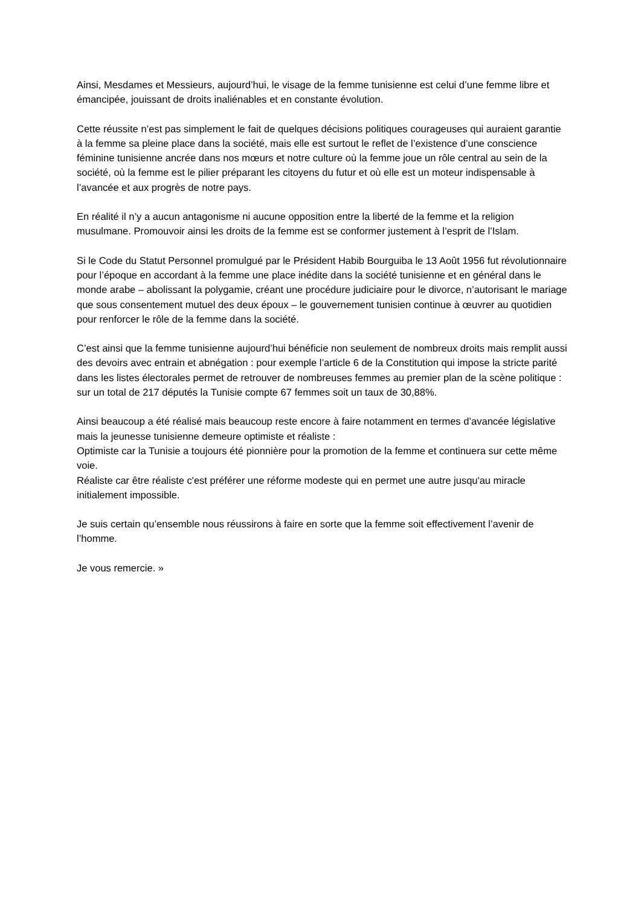Ainsi, Mesdames et Messieurs, aujourd’hui, le visage de la femme tunisienne est celui d’une femme libre et émancipée, jouissant de droits inaliénables et en constante évolution.
Cette réussite n’est pas simplement le fait de quelques décisions politiques courageuses qui auraient garantie à la femme sa pleine place dans la société, mais elle est surtout le reflet de l’existence d’une conscience féminine tunisienne ancrée dans nos mœurs et notre culture où la femme joue un rôle central au sein de la société, où la femme est le pilier préparant les citoyens du futur et où elle est un moteur indispensable à l’avancée et aux progrès de notre pays.
En réalité il n’y a aucun antagonisme ni aucune opposition entre la liberté de la femme et la religion musulmane. Promouvoir ainsi les droits de la femme est se conformer justement à l’esprit de l’Islam.
Si le Code du Statut Personnel promulgué par le Président Habib Bourguiba le 13 Août 1956 fut révolutionnaire pour l’époque en accordant à la femme une place inédite dans la société tunisienne et en général dans le monde arabe – abolissant la polygamie, créant une procédure judiciaire pour le divorce, n’autorisant le mariage que sous consentement mutuel des deux époux – le gouvernement tunisien continue à œuvrer au quotidien pour renforcer le rôle de la femme dans la société.
C’est ainsi que la femme tunisienne aujourd’hui bénéficie non seulement de nombreux droits mais remplit aussi des devoirs avec entrain et abnégation : pour exemple l’article 6 de la Constitution qui impose la stricte parité dans les listes électorales permet de retrouver de nombreuses femmes au premier plan de la scène politique : sur un total de 217 députés la Tunisie compte 67 femmes soit un taux de 30,88%.
Ainsi beaucoup a été réalisé mais beaucoup reste encore à faire notamment en termes d’avancée législative mais la jeunesse tunisienne demeure optimiste et réaliste :
Optimiste car la Tunisie a toujours été pionnière pour la promotion de la femme et continuera sur cette même voie.
Réaliste car être réaliste c'est préférer une réforme modeste qui en permet une autre jusqu'au miracle initialement impossible.
Je suis certain qu’ensemble nous réussirons à faire en sorte que la femme soit effectivement l’avenir de l’homme.
Je vous remercie. »